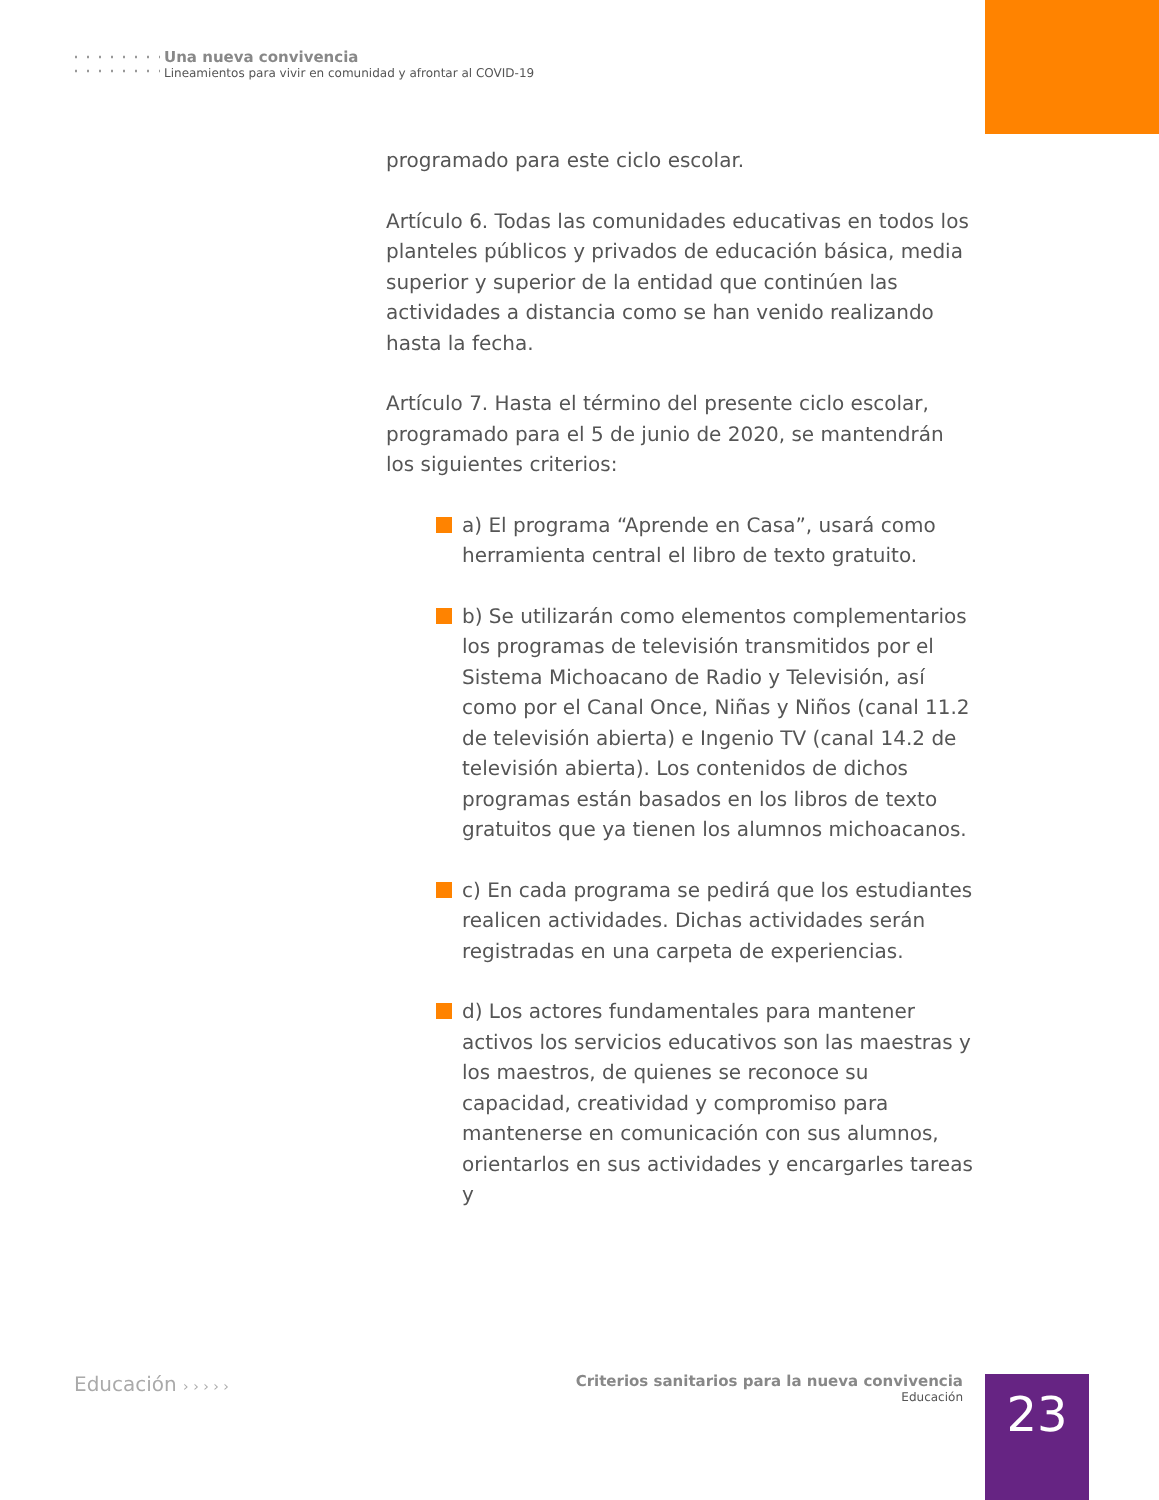Una nueva convivencia
Lineamientos para vivir en comunidad y afrontar al COVID-19
programado para este ciclo escolar.
Artículo 6. Todas las comunidades educativas en todos los planteles públicos y privados de educación básica, media superior y superior de la entidad que continúen las actividades a distancia como se han venido realizando hasta la fecha.
Artículo 7. Hasta el término del presente ciclo escolar, programado para el 5 de junio de 2020, se mantendrán los siguientes criterios:
a) El programa “Aprende en Casa”, usará como herramienta central el libro de texto gratuito.
b) Se utilizarán como elementos complementarios los programas de televisión transmitidos por el Sistema Michoacano de Radio y Televisión, así como por el Canal Once, Niñas y Niños (canal 11.2 de televisión abierta) e Ingenio TV (canal 14.2 de televisión abierta). Los contenidos de dichos programas están basados en los libros de texto gratuitos que ya tienen los alumnos michoacanos.
c) En cada programa se pedirá que los estudiantes realicen actividades. Dichas actividades serán registradas en una carpeta de experiencias.
d) Los actores fundamentales para mantener activos los servicios educativos son las maestras y los maestros, de quienes se reconoce su capacidad, creatividad y compromiso para mantenerse en comunicación con sus alumnos, orientarlos en sus actividades y encargarles tareas y
Educación › › › › ›
Criterios sanitarios para la nueva convivencia
Educación
23